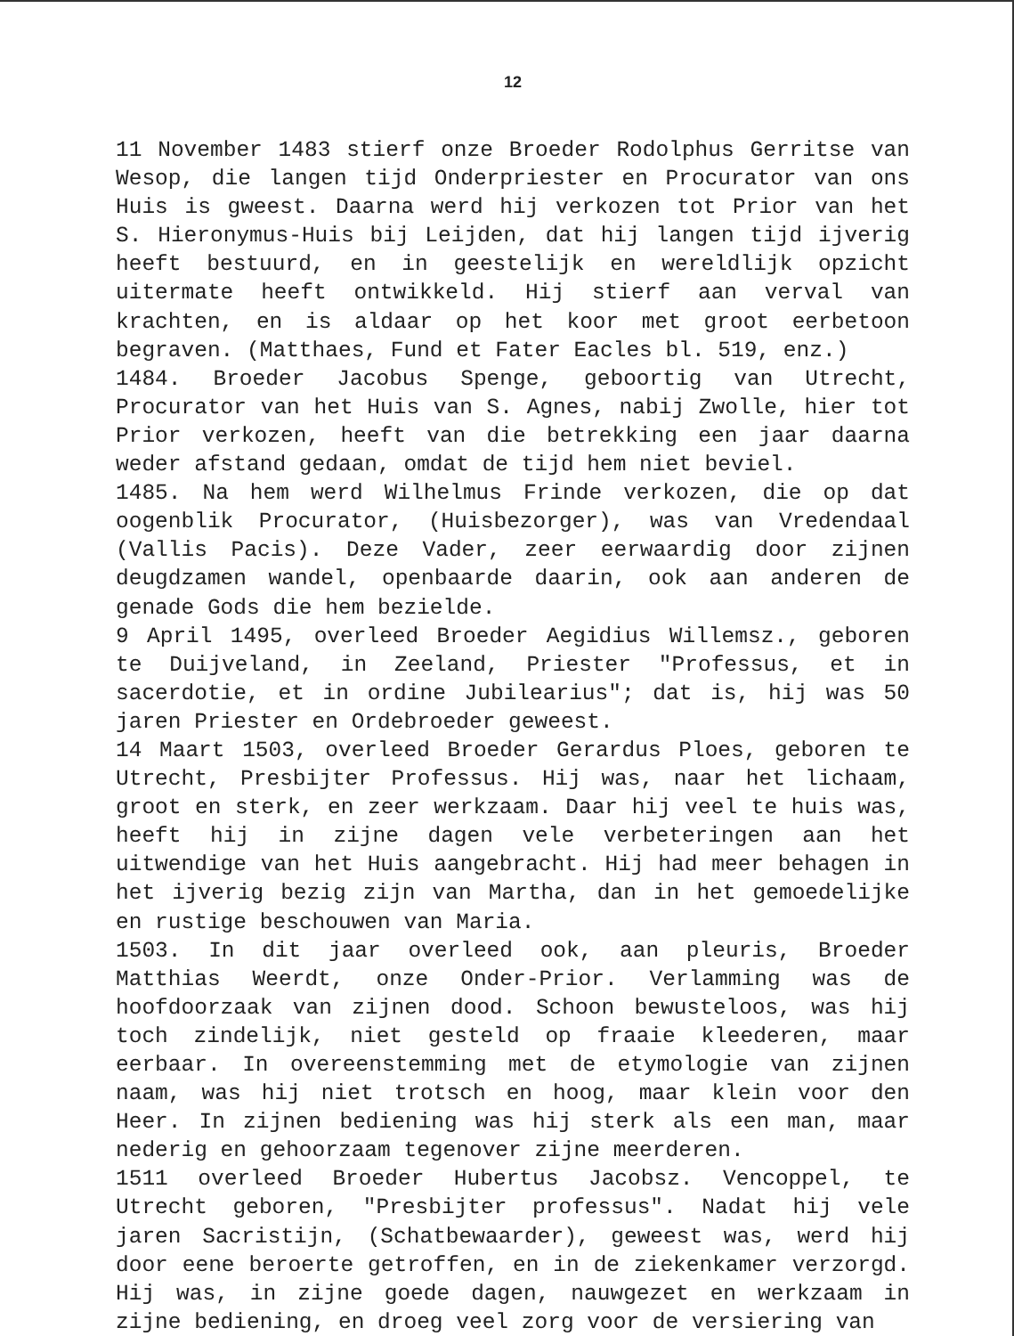12
11 November 1483 stierf onze Broeder Rodolphus Gerritse van Wesop, die langen tijd Onderpriester en Procurator van ons Huis is gweest. Daarna werd hij verkozen tot Prior van het S. Hieronymus-Huis bij Leijden, dat hij langen tijd ijverig heeft bestuurd, en in geestelijk en wereldlijk opzicht uitermate heeft ontwikkeld. Hij stierf aan verval van krachten, en is aldaar op het koor met groot eerbetoon begraven. (Matthaes, Fund et Fater Eacles bl. 519, enz.)
1484. Broeder Jacobus Spenge, geboortig van Utrecht, Procurator van het Huis van S. Agnes, nabij Zwolle, hier tot Prior verkozen, heeft van die betrekking een jaar daarna weder afstand gedaan, omdat de tijd hem niet beviel.
1485. Na hem werd Wilhelmus Frinde verkozen, die op dat oogenblik Procurator, (Huisbezorger), was van Vredendaal (Vallis Pacis). Deze Vader, zeer eerwaardig door zijnen deugdzamen wandel, openbaarde daarin, ook aan anderen de genade Gods die hem bezielde.
9 April 1495, overleed Broeder Aegidius Willemsz., geboren te Duijveland, in Zeeland, Priester "Professus, et in sacerdotie, et in ordine Jubilearius"; dat is, hij was 50 jaren Priester en Ordebroeder geweest.
14 Maart 1503, overleed Broeder Gerardus Ploes, geboren te Utrecht, Presbijter Professus. Hij was, naar het lichaam, groot en sterk, en zeer werkzaam. Daar hij veel te huis was, heeft hij in zijne dagen vele verbeteringen aan het uitwendige van het Huis aangebracht. Hij had meer behagen in het ijverig bezig zijn van Martha, dan in het gemoedelijke en rustige beschouwen van Maria.
1503. In dit jaar overleed ook, aan pleuris, Broeder Matthias Weerdt, onze Onder-Prior. Verlamming was de hoofdoorzaak van zijnen dood. Schoon bewusteloos, was hij toch zindelijk, niet gesteld op fraaie kleederen, maar eerbaar. In overeenstemming met de etymologie van zijnen naam, was hij niet trotsch en hoog, maar klein voor den Heer. In zijnen bediening was hij sterk als een man, maar nederig en gehoorzaam tegenover zijne meerderen.
1511 overleed Broeder Hubertus Jacobsz. Vencoppel, te Utrecht geboren, "Presbijter professus". Nadat hij vele jaren Sacristijn, (Schatbewaarder), geweest was, werd hij door eene beroerte getroffen, en in de ziekenkamer verzorgd. Hij was, in zijne goede dagen, nauwgezet en werkzaam in zijne bediening, en droeg veel zorg voor de versiering van